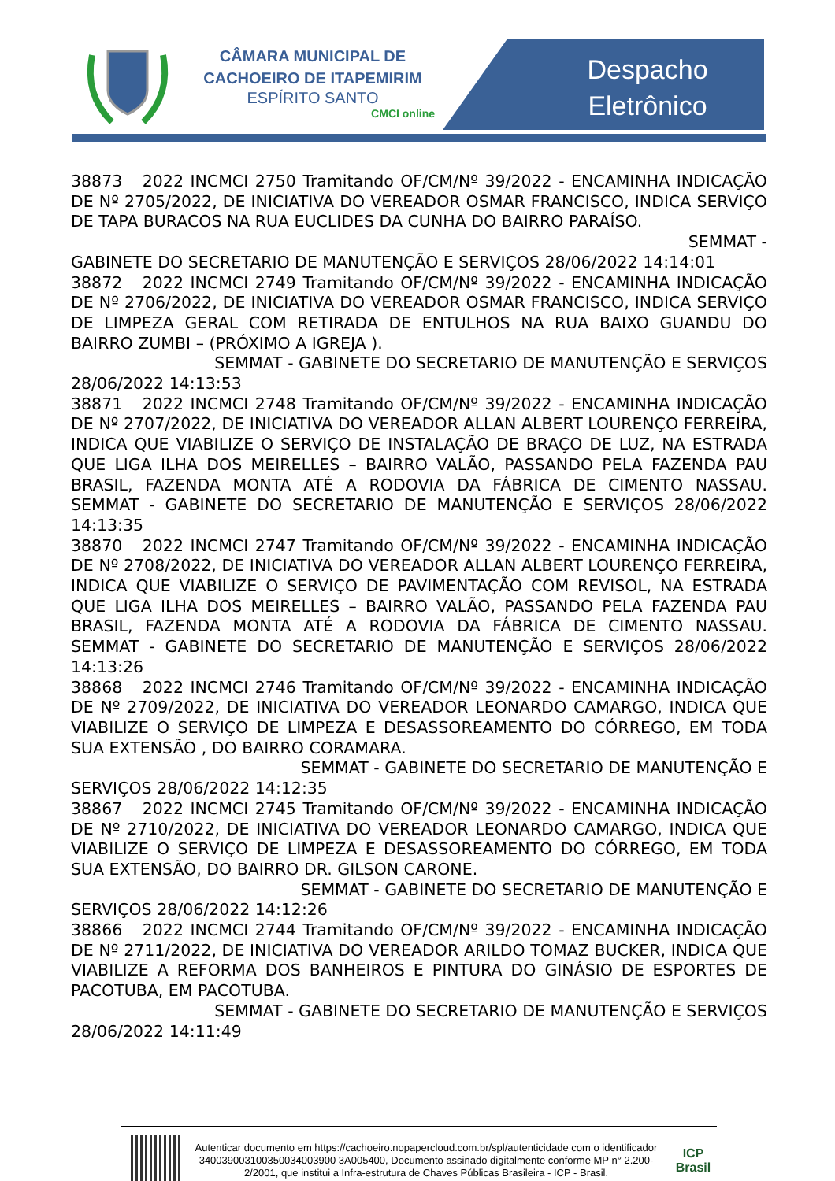CÂMARA MUNICIPAL DE
CACHOEIRO DE ITAPEMIRIM
ESPÍRITO SANTO
CMCI online
Despacho
Eletrônico
38873 2022 INCMCI 2750 Tramitando OF/CM/Nº 39/2022 - ENCAMINHA INDICAÇÃO DE Nº 2705/2022, DE INICIATIVA DO VEREADOR OSMAR FRANCISCO, INDICA SERVIÇO DE TAPA BURACOS NA RUA EUCLIDES DA CUNHA DO BAIRRO PARAÍSO.
SEMMAT -
GABINETE DO SECRETARIO DE MANUTENÇÃO E SERVIÇOS 28/06/2022 14:14:01
38872 2022 INCMCI 2749 Tramitando OF/CM/Nº 39/2022 - ENCAMINHA INDICAÇÃO DE Nº 2706/2022, DE INICIATIVA DO VEREADOR OSMAR FRANCISCO, INDICA SERVIÇO DE LIMPEZA GERAL COM RETIRADA DE ENTULHOS NA RUA BAIXO GUANDU DO BAIRRO ZUMBI – (PRÓXIMO A IGREJA ).
SEMMAT - GABINETE DO SECRETARIO DE MANUTENÇÃO E SERVIÇOS
28/06/2022 14:13:53
38871 2022 INCMCI 2748 Tramitando OF/CM/Nº 39/2022 - ENCAMINHA INDICAÇÃO DE Nº 2707/2022, DE INICIATIVA DO VEREADOR ALLAN ALBERT LOURENÇO FERREIRA, INDICA QUE VIABILIZE O SERVIÇO DE INSTALAÇÃO DE BRAÇO DE LUZ, NA ESTRADA QUE LIGA ILHA DOS MEIRELLES – BAIRRO VALÃO, PASSANDO PELA FAZENDA PAU BRASIL, FAZENDA MONTA ATÉ A RODOVIA DA FÁBRICA DE CIMENTO NASSAU. SEMMAT - GABINETE DO SECRETARIO DE MANUTENÇÃO E SERVIÇOS 28/06/2022 14:13:35
38870 2022 INCMCI 2747 Tramitando OF/CM/Nº 39/2022 - ENCAMINHA INDICAÇÃO DE Nº 2708/2022, DE INICIATIVA DO VEREADOR ALLAN ALBERT LOURENÇO FERREIRA, INDICA QUE VIABILIZE O SERVIÇO DE PAVIMENTAÇÃO COM REVISOL, NA ESTRADA QUE LIGA ILHA DOS MEIRELLES – BAIRRO VALÃO, PASSANDO PELA FAZENDA PAU BRASIL, FAZENDA MONTA ATÉ A RODOVIA DA FÁBRICA DE CIMENTO NASSAU. SEMMAT - GABINETE DO SECRETARIO DE MANUTENÇÃO E SERVIÇOS 28/06/2022 14:13:26
38868 2022 INCMCI 2746 Tramitando OF/CM/Nº 39/2022 - ENCAMINHA INDICAÇÃO DE Nº 2709/2022, DE INICIATIVA DO VEREADOR LEONARDO CAMARGO, INDICA QUE VIABILIZE O SERVIÇO DE LIMPEZA E DESASSOREAMENTO DO CÓRREGO, EM TODA SUA EXTENSÃO , DO BAIRRO CORAMARA.
SEMMAT - GABINETE DO SECRETARIO DE MANUTENÇÃO E
SERVIÇOS 28/06/2022 14:12:35
38867 2022 INCMCI 2745 Tramitando OF/CM/Nº 39/2022 - ENCAMINHA INDICAÇÃO DE Nº 2710/2022, DE INICIATIVA DO VEREADOR LEONARDO CAMARGO, INDICA QUE VIABILIZE O SERVIÇO DE LIMPEZA E DESASSOREAMENTO DO CÓRREGO, EM TODA SUA EXTENSÃO, DO BAIRRO DR. GILSON CARONE.
SEMMAT - GABINETE DO SECRETARIO DE MANUTENÇÃO E
SERVIÇOS 28/06/2022 14:12:26
38866 2022 INCMCI 2744 Tramitando OF/CM/Nº 39/2022 - ENCAMINHA INDICAÇÃO DE Nº 2711/2022, DE INICIATIVA DO VEREADOR ARILDO TOMAZ BUCKER, INDICA QUE VIABILIZE A REFORMA DOS BANHEIROS E PINTURA DO GINÁSIO DE ESPORTES DE PACOTUBA, EM PACOTUBA.
SEMMAT - GABINETE DO SECRETARIO DE MANUTENÇÃO E SERVIÇOS
28/06/2022 14:11:49
Autenticar documento em https://cachoeiro.nopapercloud.com.br/spl/autenticidade com o identificador 340039003100350034003900 3A005400, Documento assinado digitalmente conforme MP n° 2.200-2/2001, que institui a Infra-estrutura de Chaves Públicas Brasileira - ICP - Brasil.
ICP
Brasil